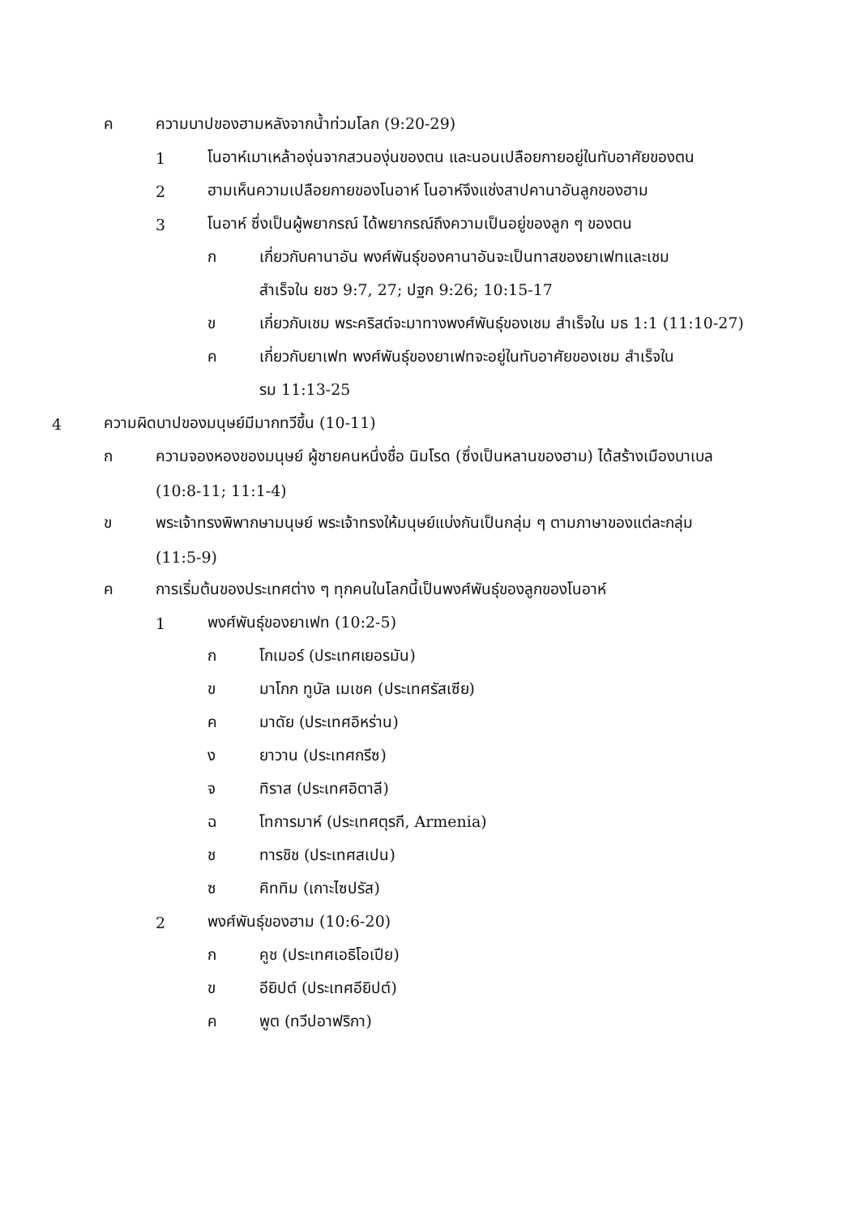ค ความบาปของฮามหลังจากน้ำท่วมโลก (9:20-29)
1 โนอาห์เมาเหล้าองุ่นจากสวนองุ่นของตน และนอนเปลือยกายอยู่ในทับอาศัยของตน
2 ฮามเห็นความเปลือยกายของโนอาห์ โนอาห์จึงแช่งสาปคานาอันลูกของฮาม
3 โนอาห์ ซึ่งเป็นผู้พยากรณ์ ได้พยากรณ์ถึงความเป็นอยู่ของลูก ๆ ของตน
ก เกี่ยวกับคานาอัน พงศ์พันธุ์ของคานาอันจะเป็นทาสของยาเฟทและเชม
สำเร็จใน ยชว 9:7, 27; ปฐก 9:26; 10:15-17
ข เกี่ยวกับเชม พระคริสต์จะมาทางพงศ์พันธุ์ของเชม สำเร็จใน มธ 1:1 (11:10-27)
ค เกี่ยวกับยาเฟท พงศ์พันธุ์ของยาเฟทจะอยู่ในทับอาศัยของเชม สำเร็จใน
รม 11:13-25
4 ความผิดบาปของมนุษย์มีมากทวีขึ้น (10-11)
ก ความจองหองของมนุษย์ ผู้ชายคนหนึ่งชื่อ นิมโรด (ซึ่งเป็นหลานของฮาม) ได้สร้างเมืองบาเบล
(10:8-11; 11:1-4)
ข พระเจ้าทรงพิพากษามนุษย์ พระเจ้าทรงให้มนุษย์แบ่งกันเป็นกลุ่ม ๆ ตามภาษาของแต่ละกลุ่ม
(11:5-9)
ค การเริ่มต้นของประเทศต่าง ๆ ทุกคนในโลกนี้เป็นพงศ์พันธุ์ของลูกของโนอาห์
1 พงศ์พันธุ์ของยาเฟท (10:2-5)
ก โกเมอร์ (ประเทศเยอรมัน)
ข มาโกก ทูบัล เมเชค (ประเทศรัสเซีย)
ค มาดัย (ประเทศอิหร่าน)
ง ยาวาน (ประเทศกรีซ)
จ ทิราส (ประเทศอิตาลี)
ฉ โทการมาห์ (ประเทศตุรกี, Armenia)
ช ทารชิช (ประเทศสเปน)
ซ คิททิม (เกาะไซปรัส)
2 พงศ์พันธุ์ของฮาม (10:6-20)
ก คูช (ประเทศเอธิโอเปีย)
ข อียิปต์ (ประเทศอียิปต์)
ค พูต (ทวีปอาฟริกา)